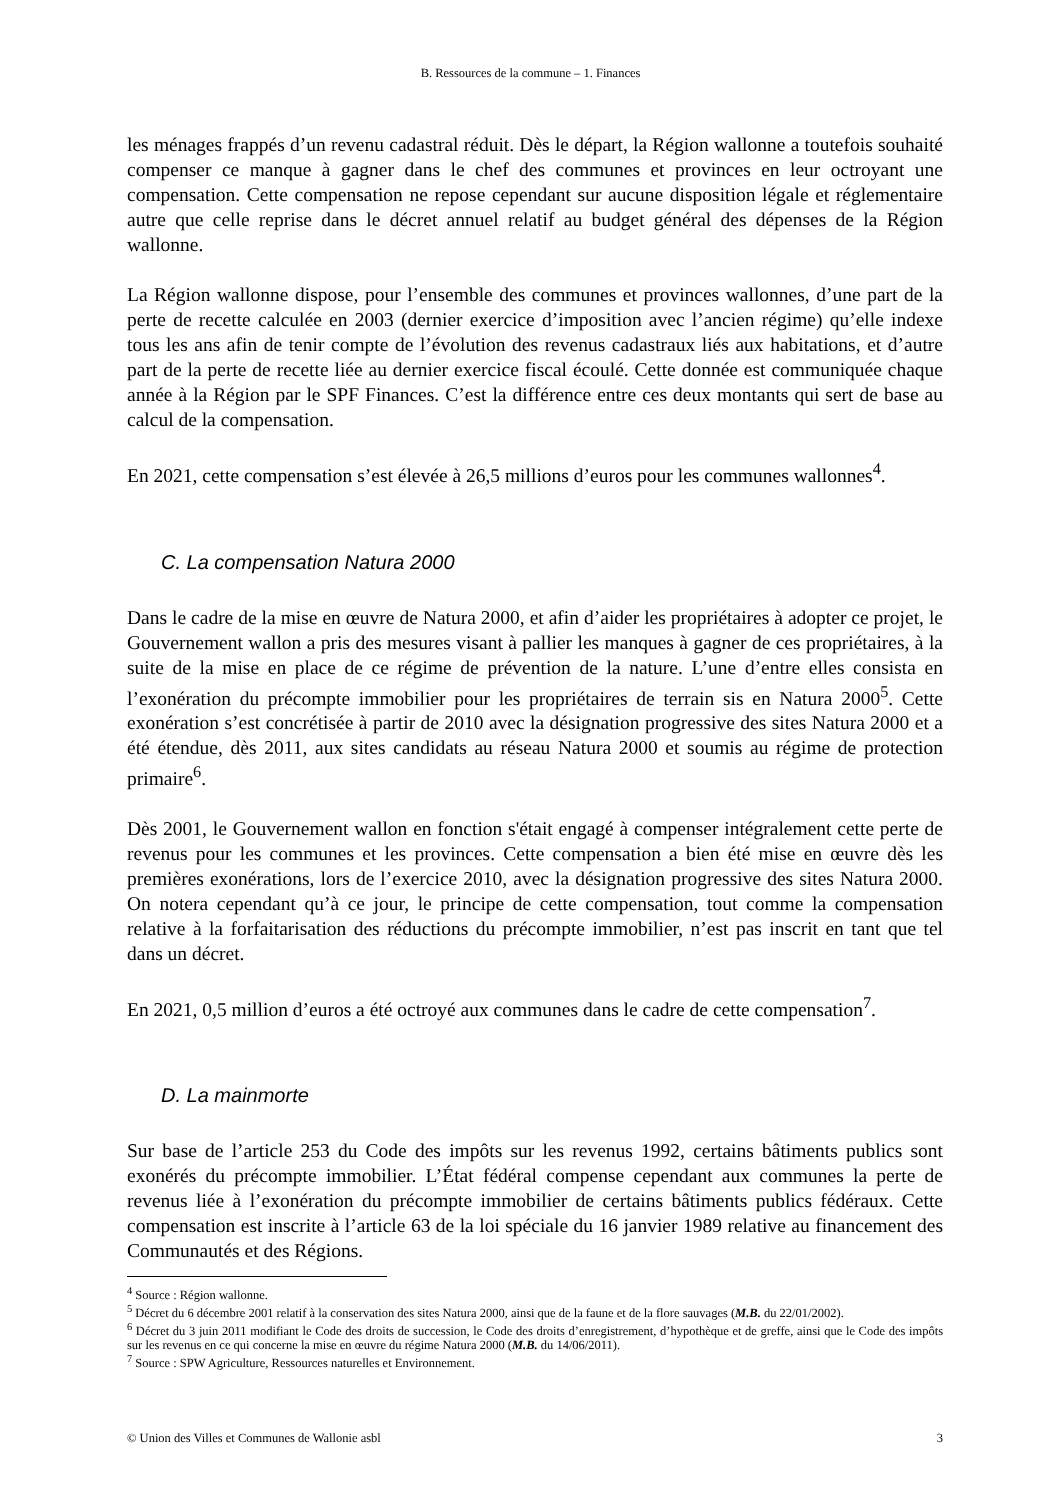B. Ressources de la commune – 1. Finances
les ménages frappés d’un revenu cadastral réduit. Dès le départ, la Région wallonne a toutefois souhaité compenser ce manque à gagner dans le chef des communes et provinces en leur octroyant une compensation. Cette compensation ne repose cependant sur aucune disposition légale et réglementaire autre que celle reprise dans le décret annuel relatif au budget général des dépenses de la Région wallonne.
La Région wallonne dispose, pour l’ensemble des communes et provinces wallonnes, d’une part de la perte de recette calculée en 2003 (dernier exercice d’imposition avec l’ancien régime) qu’elle indexe tous les ans afin de tenir compte de l’évolution des revenus cadastraux liés aux habitations, et d’autre part de la perte de recette liée au dernier exercice fiscal écoulé. Cette donnée est communiquée chaque année à la Région par le SPF Finances. C’est la différence entre ces deux montants qui sert de base au calcul de la compensation.
En 2021, cette compensation s’est élevée à 26,5 millions d’euros pour les communes wallonnes<sup>4</sup>.
C. La compensation Natura 2000
Dans le cadre de la mise en œuvre de Natura 2000, et afin d’aider les propriétaires à adopter ce projet, le Gouvernement wallon a pris des mesures visant à pallier les manques à gagner de ces propriétaires, à la suite de la mise en place de ce régime de prévention de la nature. L’une d’entre elles consista en l’exonération du précompte immobilier pour les propriétaires de terrain sis en Natura 2000<sup>5</sup>. Cette exonération s’est concrétisée à partir de 2010 avec la désignation progressive des sites Natura 2000 et a été étendue, dès 2011, aux sites candidats au réseau Natura 2000 et soumis au régime de protection primaire<sup>6</sup>.
Dès 2001, le Gouvernement wallon en fonction s'était engagé à compenser intégralement cette perte de revenus pour les communes et les provinces. Cette compensation a bien été mise en œuvre dès les premières exonérations, lors de l’exercice 2010, avec la désignation progressive des sites Natura 2000. On notera cependant qu’à ce jour, le principe de cette compensation, tout comme la compensation relative à la forfaitarisation des réductions du précompte immobilier, n’est pas inscrit en tant que tel dans un décret.
En 2021, 0,5 million d’euros a été octroyé aux communes dans le cadre de cette compensation<sup>7</sup>.
D. La mainmorte
Sur base de l’article 253 du Code des impôts sur les revenus 1992, certains bâtiments publics sont exonérés du précompte immobilier. L’État fédéral compense cependant aux communes la perte de revenus liée à l’exonération du précompte immobilier de certains bâtiments publics fédéraux. Cette compensation est inscrite à l’article 63 de la loi spéciale du 16 janvier 1989 relative au financement des Communautés et des Régions.
<sup>4</sup> Source : Région wallonne.
<sup>5</sup> Décret du 6 décembre 2001 relatif à la conservation des sites Natura 2000, ainsi que de la faune et de la flore sauvages (M.B. du 22/01/2002).
<sup>6</sup> Décret du 3 juin 2011 modifiant le Code des droits de succession, le Code des droits d’enregistrement, d’hypothèque et de greffe, ainsi que le Code des impôts sur les revenus en ce qui concerne la mise en œuvre du régime Natura 2000 (M.B. du 14/06/2011).
<sup>7</sup> Source : SPW Agriculture, Ressources naturelles et Environnement.
© Union des Villes et Communes de Wallonie asbl 3